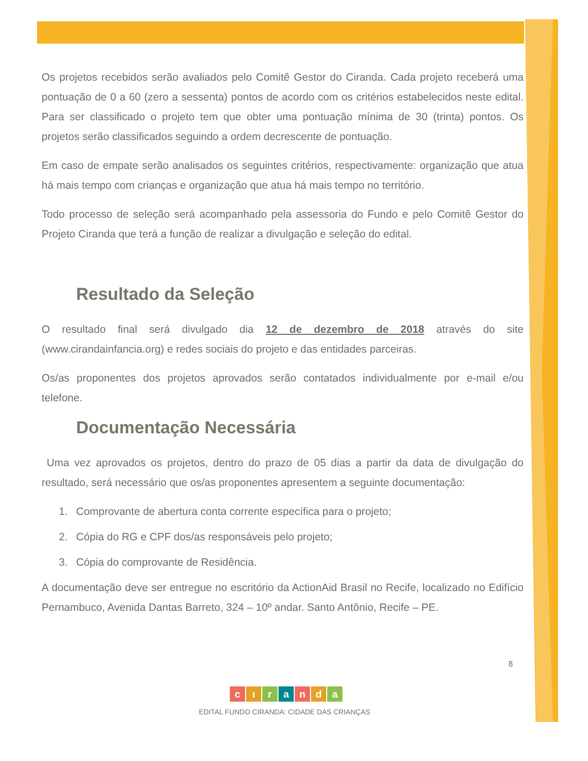Os projetos recebidos serão avaliados pelo Comitê Gestor do Ciranda. Cada projeto receberá uma pontuação de 0 a 60 (zero a sessenta) pontos de acordo com os critérios estabelecidos neste edital. Para ser classificado o projeto tem que obter uma pontuação mínima de 30 (trinta) pontos. Os projetos serão classificados seguindo a ordem decrescente de pontuação.
Em caso de empate serão analisados os seguintes critérios, respectivamente: organização que atua há mais tempo com crianças e organização que atua há mais tempo no território.
Todo processo de seleção será acompanhado pela assessoria do Fundo e pelo Comitê Gestor do Projeto Ciranda que terá a função de realizar a divulgação e seleção do edital.
Resultado da Seleção
O resultado final será divulgado dia 12 de dezembro de 2018 através do site (www.cirandainfancia.org) e redes sociais do projeto e das entidades parceiras.
Os/as proponentes dos projetos aprovados serão contatados individualmente por e-mail e/ou telefone.
Documentação Necessária
Uma vez aprovados os projetos, dentro do prazo de 05 dias a partir da data de divulgação do resultado, será necessário que os/as proponentes apresentem a seguinte documentação:
1. Comprovante de abertura conta corrente específica para o projeto;
2. Cópia do RG e CPF dos/as responsáveis pelo projeto;
3. Cópia do comprovante de Residência.
A documentação deve ser entregue no escritório da ActionAid Brasil no Recife, localizado no Edifício Pernambuco, Avenida Dantas Barreto, 324 – 10º andar. Santo Antônio, Recife – PE.
8
c ı r a n d a
EDITAL FUNDO CIRANDA: CIDADE DAS CRIANÇAS